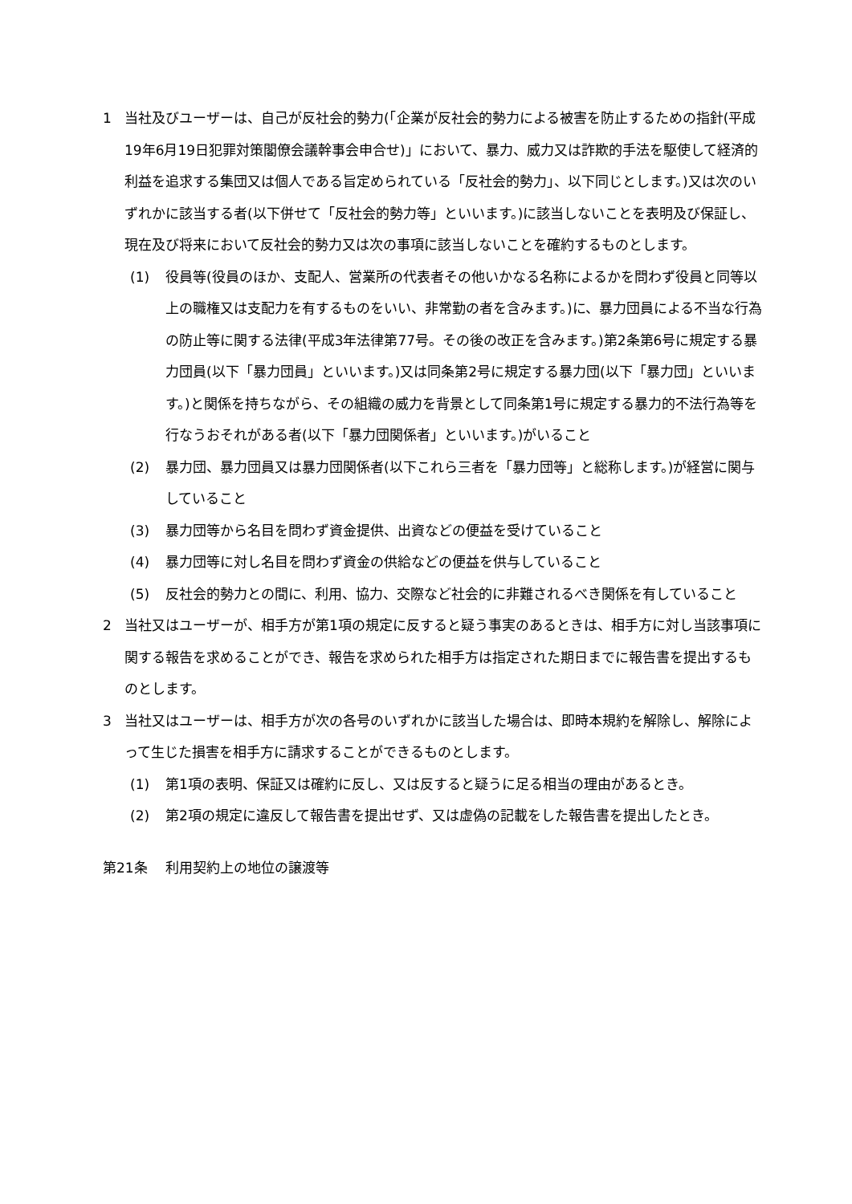1 当社及びユーザーは、自己が反社会的勢力(「企業が反社会的勢力による被害を防止するための指針(平成19年6月19日犯罪対策閣僚会議幹事会申合せ)」において、暴力、威力又は詐欺的手法を駆使して経済的利益を追求する集団又は個人である旨定められている「反社会的勢力」、以下同じとします。)又は次のいずれかに該当する者(以下併せて「反社会的勢力等」といいます。)に該当しないことを表明及び保証し、現在及び将来において反社会的勢力又は次の事項に該当しないことを確約するものとします。
(1) 役員等(役員のほか、支配人、営業所の代表者その他いかなる名称によるかを問わず役員と同等以上の職権又は支配力を有するものをいい、非常勤の者を含みます。)に、暴力団員による不当な行為の防止等に関する法律(平成3年法律第77号。その後の改正を含みます。)第2条第6号に規定する暴力団員(以下「暴力団員」といいます。)又は同条第2号に規定する暴力団(以下「暴力団」といいます。)と関係を持ちながら、その組織の威力を背景として同条第1号に規定する暴力的不法行為等を行なうおそれがある者(以下「暴力団関係者」といいます。)がいること
(2) 暴力団、暴力団員又は暴力団関係者(以下これら三者を「暴力団等」と総称します。)が経営に関与していること
(3) 暴力団等から名目を問わず資金提供、出資などの便益を受けていること
(4) 暴力団等に対し名目を問わず資金の供給などの便益を供与していること
(5) 反社会的勢力との間に、利用、協力、交際など社会的に非難されるべき関係を有していること
2 当社又はユーザーが、相手方が第1項の規定に反すると疑う事実のあるときは、相手方に対し当該事項に関する報告を求めることができ、報告を求められた相手方は指定された期日までに報告書を提出するものとします。
3 当社又はユーザーは、相手方が次の各号のいずれかに該当した場合は、即時本規約を解除し、解除によって生じた損害を相手方に請求することができるものとします。
(1) 第1項の表明、保証又は確約に反し、又は反すると疑うに足る相当の理由があるとき。
(2) 第2項の規定に違反して報告書を提出せず、又は虚偽の記載をした報告書を提出したとき。
第21条　 利用契約上の地位の譲渡等